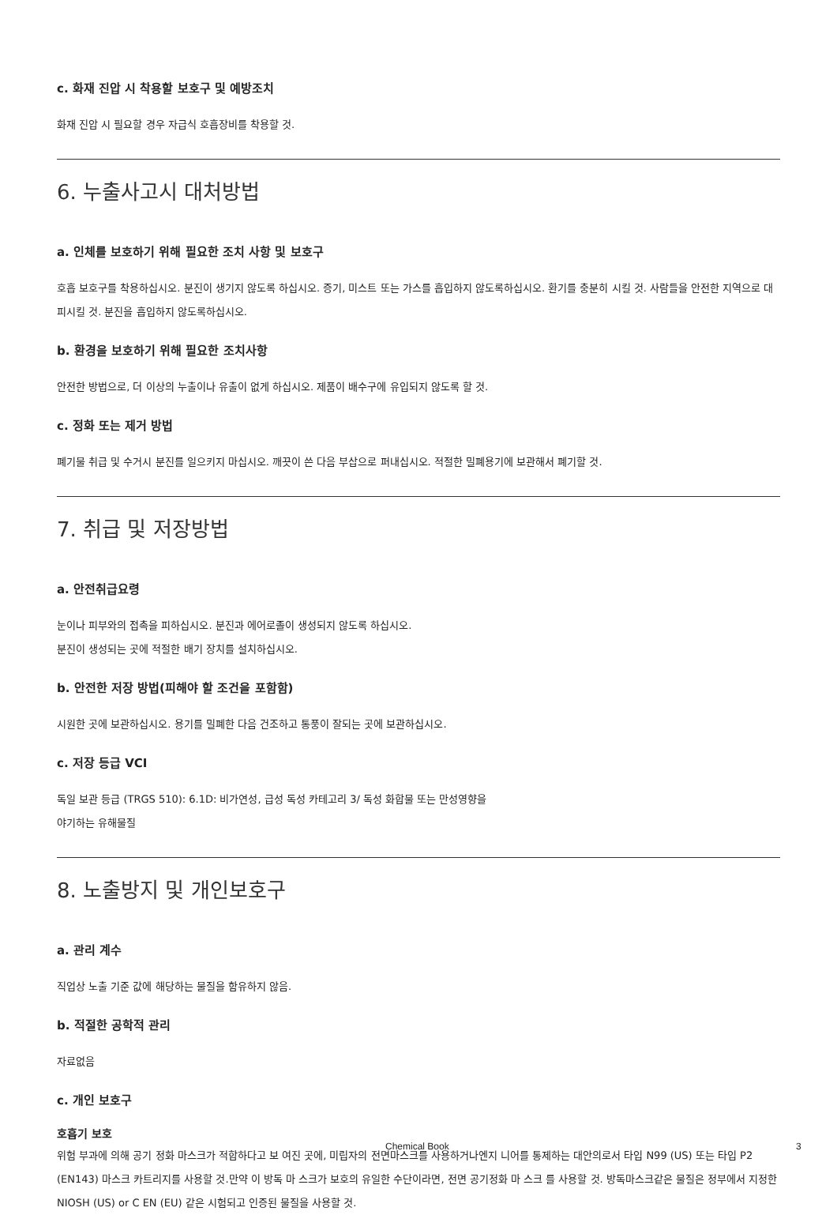c. 화재 진압 시 착용할 보호구 및 예방조치
화재 진압 시 필요할 경우 자급식 호흡장비를 착용할 것.
6. 누출사고시 대처방법
a. 인체를 보호하기 위해 필요한 조치 사항 및 보호구
호흡 보호구를 착용하십시오. 분진이 생기지 않도록 하십시오. 증기, 미스트 또는 가스를 흡입하지 않도록하십시오. 환기를 충분히 시킬 것. 사람들을 안전한 지역으로 대피시킬 것. 분진을 흡입하지 않도록하십시오.
b. 환경을 보호하기 위해 필요한 조치사항
안전한 방법으로, 더 이상의 누출이나 유출이 없게 하십시오. 제품이 배수구에 유입되지 않도록 할 것.
c. 정화 또는 제거 방법
폐기물 취급 및 수거시 분진를 일으키지 마십시오. 깨끗이 쓴 다음 부삽으로 퍼내십시오. 적절한 밀폐용기에 보관해서 폐기할 것.
7. 취급 및 저장방법
a. 안전취급요령
눈이나 피부와의 접촉을 피하십시오. 분진과 에어로졸이 생성되지 않도록 하십시오.
분진이 생성되는 곳에 적절한 배기 장치를 설치하십시오.
b. 안전한 저장 방법(피해야 할 조건을 포함함)
시원한 곳에 보관하십시오. 용기를 밀폐한 다음 건조하고 통풍이 잘되는 곳에 보관하십시오.
c. 저장 등급 VCI
독일 보관 등급 (TRGS 510): 6.1D: 비가연성, 급성 독성 카테고리 3/ 독성 화합물 또는 만성영향을
야기하는 유해물질
8. 노출방지 및 개인보호구
a. 관리 계수
직업상 노출 기준 값에 해당하는 물질을 함유하지 않음.
b. 적절한 공학적 관리
자료없음
c. 개인 보호구
호흡기 보호
위험 부과에 의해 공기 정화 마스크가 적합하다고 보 여진 곳에, 미립자의 전면마스크를 사용하거나엔지 니어를 통제하는 대안의로서 타입 N99 (US) 또는 타입 P2 (EN143) 마스크 카트리지를 사용할 것.만약 이 방독 마 스크가 보호의 유일한 수단이라면, 전면 공기정화 마 스크 를 사용할 것. 방독마스크같은 물질은 정부에서 지정한 NIOSH (US) or C EN (EU) 같은 시험되고 인증된 물질을 사용할 것.
Chemical Book 3